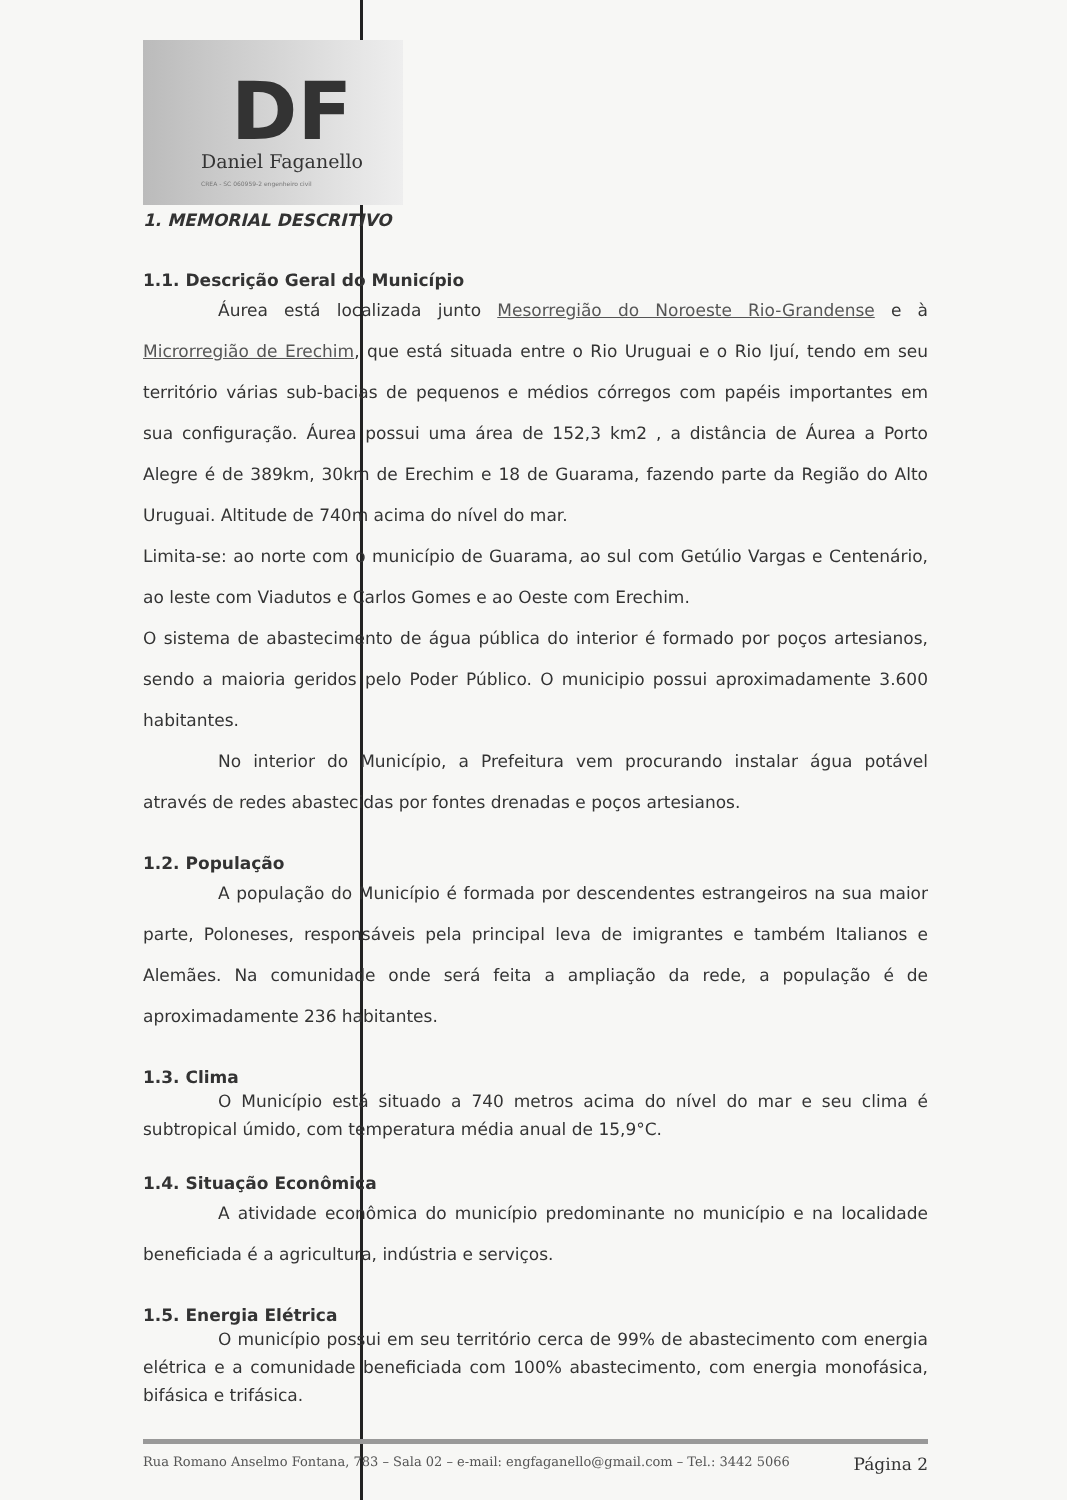DF
Daniel Faganello
CREA - SC 060959-2 engenheiro civil
1. MEMORIAL DESCRITIVO
1.1. Descrição Geral do Município
Áurea está localizada junto Mesorregião do Noroeste Rio-Grandense e à Microrregião de Erechim, que está situada entre o Rio Uruguai e o Rio Ijuí, tendo em seu território várias sub-bacias de pequenos e médios córregos com papéis importantes em sua configuração. Áurea possui uma área de 152,3 km2 , a distância de Áurea a Porto Alegre é de 389km, 30km de Erechim e 18 de Guarama, fazendo parte da Região do Alto Uruguai. Altitude de 740m acima do nível do mar.
Limita-se: ao norte com o município de Guarama, ao sul com Getúlio Vargas e Centenário, ao leste com Viadutos e Carlos Gomes e ao Oeste com Erechim.
O sistema de abastecimento de água pública do interior é formado por poços artesianos, sendo a maioria geridos pelo Poder Público. O municipio possui aproximadamente 3.600 habitantes.
No interior do Município, a Prefeitura vem procurando instalar água potável através de redes abastecidas por fontes drenadas e poços artesianos.
1.2. População
A população do Município é formada por descendentes estrangeiros na sua maior parte, Poloneses, responsáveis pela principal leva de imigrantes e também Italianos e Alemães. Na comunidade onde será feita a ampliação da rede, a população é de aproximadamente 236 habitantes.
1.3. Clima
O Município está situado a 740 metros acima do nível do mar e seu clima é subtropical úmido, com temperatura média anual de 15,9°C.
1.4. Situação Econômica
A atividade econômica do município predominante no município e na localidade beneficiada é a agricultura, indústria e serviços.
1.5. Energia Elétrica
O município possui em seu território cerca de 99% de abastecimento com energia elétrica e a comunidade beneficiada com 100% abastecimento, com energia monofásica, bifásica e trifásica.
Rua Romano Anselmo Fontana, 783 – Sala 02 – e-mail: engfaganello@gmail.com – Tel.: 3442 5066 Página 2